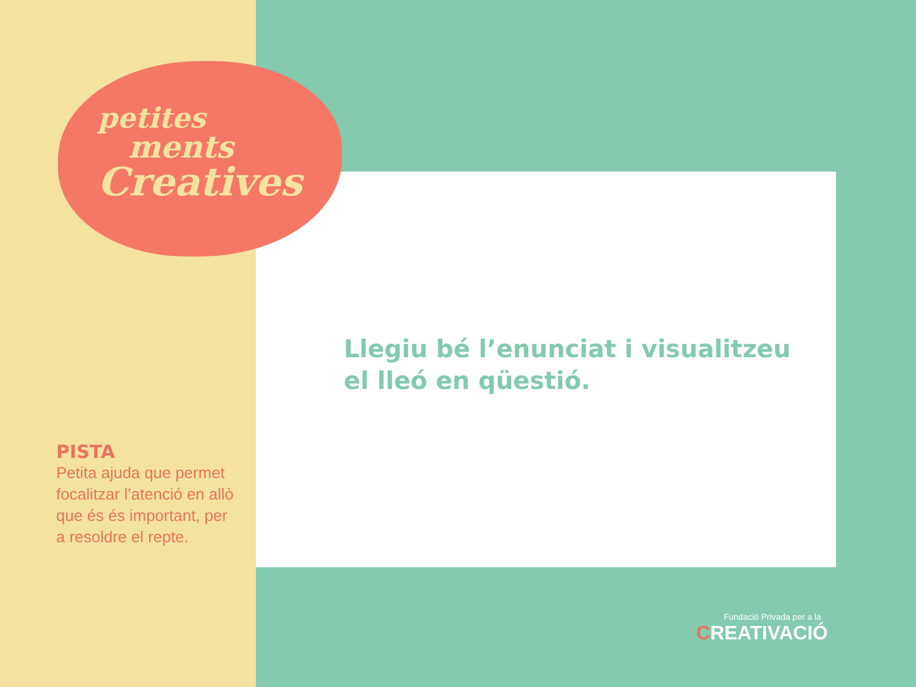petites
ments
Creatives
Llegiu bé l’enunciat i visualitzeu
el lleó en qüestió.
PISTA
Petita ajuda que permet focalitzar l’atenció en allò que és és important, per a resoldre el repte.
Fundació Privada per a la
CREATIVACIÓ